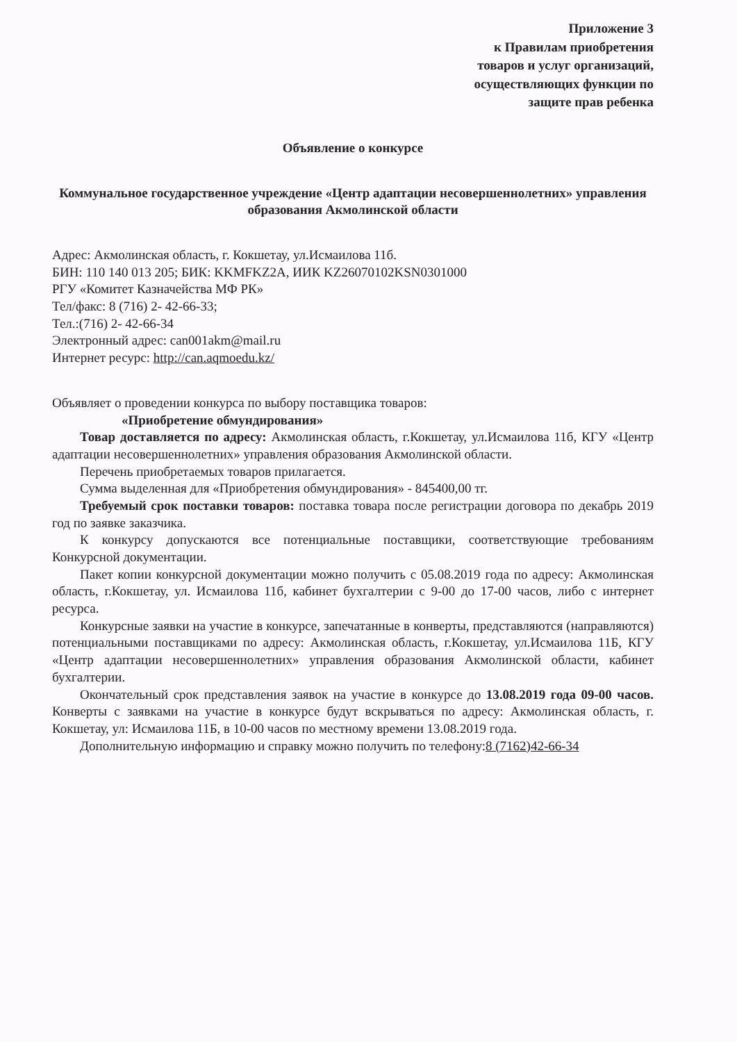Приложение 3
к Правилам приобретения
товаров и услуг организаций,
осуществляющих функции по
защите прав ребенка
Объявление о конкурсе
Коммунальное государственное учреждение «Центр адаптации несовершеннолетних» управления образования Акмолинской области
Адрес: Акмолинская область, г. Кокшетау, ул.Исмаилова 11б.
БИН: 110 140 013 205; БИК: KKMFKZ2A, ИИК KZ26070102KSN0301000
РГУ «Комитет Казначейства МФ РК»
Тел/факс: 8 (716) 2- 42-66-33;
Тел.:(716) 2- 42-66-34
Электронный адрес: can001akm@mail.ru
Интернет ресурс: http://can.aqmoedu.kz/
Объявляет о проведении конкурса по выбору поставщика товаров:
«Приобретение обмундирования»
Товар доставляется по адресу: Акмолинская область, г.Кокшетау, ул.Исмаилова 11б, КГУ «Центр адаптации несовершеннолетних» управления образования Акмолинской области.
Перечень приобретаемых товаров прилагается.
Сумма выделенная для «Приобретения обмундирования» - 845400,00 тг.
Требуемый срок поставки товаров: поставка товара после регистрации договора по декабрь 2019 год по заявке заказчика.
К конкурсу допускаются все потенциальные поставщики, соответствующие требованиям Конкурсной документации.
Пакет копии конкурсной документации можно получить с 05.08.2019 года по адресу: Акмолинская область, г.Кокшетау, ул. Исмаилова 11б, кабинет бухгалтерии с 9-00 до 17-00 часов, либо с интернет ресурса.
Конкурсные заявки на участие в конкурсе, запечатанные в конверты, представляются (направляются) потенциальными поставщиками по адресу: Акмолинская область, г.Кокшетау, ул.Исмаилова 11Б, КГУ «Центр адаптации несовершеннолетних» управления образования Акмолинской области, кабинет бухгалтерии.
Окончательный срок представления заявок на участие в конкурсе до 13.08.2019 года 09-00 часов. Конверты с заявками на участие в конкурсе будут вскрываться по адресу: Акмолинская область, г. Кокшетау, ул: Исмаилова 11Б, в 10-00 часов по местному времени 13.08.2019 года.
Дополнительную информацию и справку можно получить по телефону:8 (7162)42-66-34